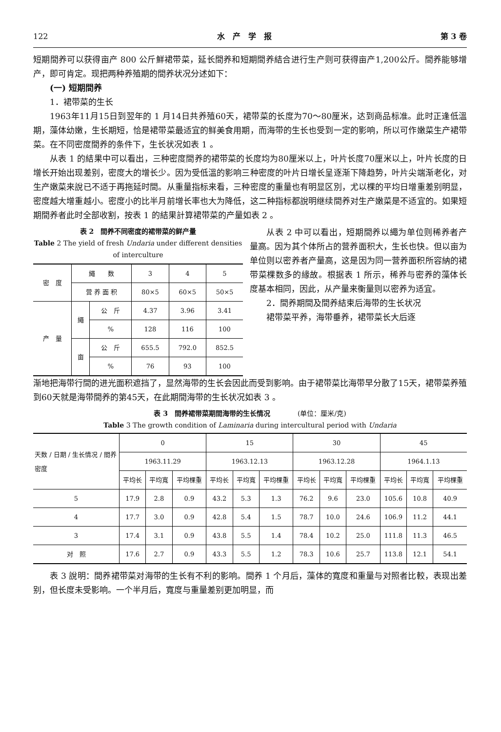122 水　产　学　报 第 3 卷
短期間养可以获得亩产 800 公斤鮮裙带菜，延长間养和短期間养結合进行生产则可获得亩产1,200公斤。間养能够增产，即可肯定。现把两种养殖期的間养状况分述如下：
(一) 短期間养
1．裙带菜的生长
1963年11月15日到翌年的 1 月14日共养殖60天，裙带菜的长度为70～80厘米，达到商品标准。此时正逢低溫期，藻体幼嫩，生长期短，恰是裙带菜最适宜的鲜美食用期，而海带的生长也受到一定的影响，所以可作嫩菜生产裙带菜。在不同密度間养的条件下，生长状况如表 1 。
从表 1 的結果中可以看出，三种密度間养的裙带菜的长度均为80厘米以上，叶片长度70厘米以上，叶片长度的日增长开始出现差别，密度大的增长少。因为受低溫的影响三种密度的叶片日增长呈逐渐下降趋势，叶片尖端渐老化，对生产嫩菜来說已不适于再拖延时間。从重量指标来看，三种密度的重量也有明显区別，尤以棵的平均日增重差别明显，密度越大增重越小。密度小的比半月前增长率也大为降低，这二种指标都說明继续間养对生产嫩菜是不适宜的。如果短期間养者此时全部收割，按表 1 的結果計算裙带菜的产量如表 2 。
表 2　間养不同密度的裙带菜的鲜产量
Table 2 The yield of fresh Undaria under different densities of interculture
| 密 度 | 繩 数 | | 3 | 4 | 5 |
| | 营 养 面 积 | | 80×5 | 60×5 | 50×5 |
| 产 量 | 繩 | 公 斤 | 4.37 | 3.96 | 3.41 |
| | | % | 128 | 116 | 100 |
| | 亩 | 公 斤 | 655.5 | 792.0 | 852.5 |
| | | % | 76 | 93 | 100 |
从表 2 中可以看出，短期間养以繩为单位则稀养者产量高。因为其个体所占的营养面积大，生长也快。但以亩为单位则以密养者产量高，这是因为同一营养面积所容納的裙带菜棵数多的緣故。根据表 1 所示，稀养与密养的藻体长度基本相同，因此，从产量来衡量则以密养为适宜。
2．間养期間及間养結束后海带的生长状况
裙带菜平养，海带垂养，裙带菜长大后逐
渐地把海带行間的进光面积遮挡了，显然海带的生长会因此而受到影响。由于裙带菜比海带早分散了15天，裙带菜养殖到60天就是海带間养的第45天，在此期間海带的生长状况如表 3 。
表 3　間养裙带菜期間海带的生长情况　　　　(单位：厘米/克)
Table 3 The growth condition of Laminaria during intercultural period with Undaria
| 天数 / 日期 / 生长情况 / 間养密度 | 0 | | | 15 | | | 30 | | | 45 | | |
| | 1963.11.29 | | | 1963.12.13 | | | 1963.12.28 | | | 1964.1.13 | | |
| | 平均长 | 平均寬 | 平均棵重 | 平均长 | 平均寬 | 平均棵重 | 平均长 | 平均寬 | 平均棵重 | 平均长 | 平均寬 | 平均棵重 |
| 5 | 17.9 | 2.8 | 0.9 | 43.2 | 5.3 | 1.3 | 76.2 | 9.6 | 23.0 | 105.6 | 10.8 | 40.9 |
| 4 | 17.7 | 3.0 | 0.9 | 42.8 | 5.4 | 1.5 | 78.7 | 10.0 | 24.6 | 106.9 | 11.2 | 44.1 |
| 3 | 17.4 | 3.1 | 0.9 | 43.8 | 5.5 | 1.4 | 78.4 | 10.2 | 25.0 | 111.8 | 11.3 | 46.5 |
| 对 照 | 17.6 | 2.7 | 0.9 | 43.3 | 5.5 | 1.2 | 78.3 | 10.6 | 25.7 | 113.8 | 12.1 | 54.1 |
表 3 說明：間养裙带菜对海带的生长有不利的影响。間养 1 个月后，藻体的寬度和重量与对照者比較，表现出差别，但长度未受影响。一个半月后，寬度与重量差别更加明显，而